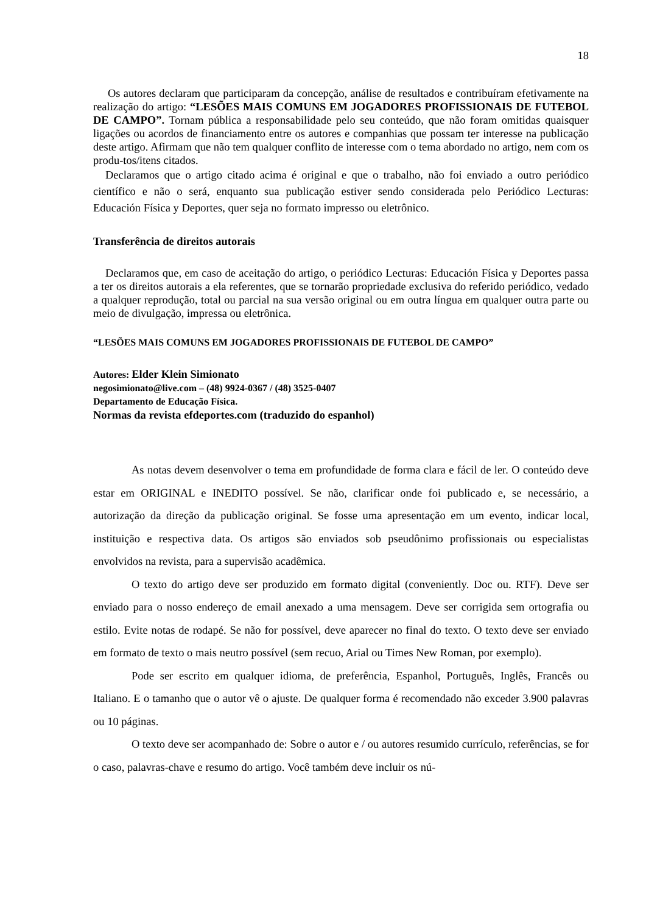18
Os autores declaram que participaram da concepção, análise de resultados e contribuíram efetivamente na realização do artigo: “LESÕES MAIS COMUNS EM JOGADORES PROFISSIONAIS DE FUTEBOL DE CAMPO”. Tornam pública a responsabilidade pelo seu conteúdo, que não foram omitidas quaisquer ligações ou acordos de financiamento entre os autores e companhias que possam ter interesse na publicação deste artigo. Afirmam que não tem qualquer conflito de interesse com o tema abordado no artigo, nem com os produ-tos/itens citados.
Declaramos que o artigo citado acima é original e que o trabalho, não foi enviado a outro periódico científico e não o será, enquanto sua publicação estiver sendo considerada pelo Periódico Lecturas: Educación Física y Deportes, quer seja no formato impresso ou eletrônico.
Transferência de direitos autorais
Declaramos que, em caso de aceitação do artigo, o periódico Lecturas: Educación Física y Deportes passa a ter os direitos autorais a ela referentes, que se tornarão propriedade exclusiva do referido periódico, vedado a qualquer reprodução, total ou parcial na sua versão original ou em outra língua em qualquer outra parte ou meio de divulgação, impressa ou eletrônica.
“LESÕES MAIS COMUNS EM JOGADORES PROFISSIONAIS DE FUTEBOL DE CAMPO”
Autores: Elder Klein Simionato
negosimionato@live.com – (48) 9924-0367 / (48) 3525-0407
Departamento de Educação Física.
Normas da revista efdeportes.com (traduzido do espanhol)
As notas devem desenvolver o tema em profundidade de forma clara e fácil de ler. O conteúdo deve estar em ORIGINAL e INEDITO possível. Se não, clarificar onde foi publicado e, se necessário, a autorização da direção da publicação original. Se fosse uma apresentação em um evento, indicar local, instituição e respectiva data. Os artigos são enviados sob pseudônimo profissionais ou especialistas envolvidos na revista, para a supervisão acadêmica.
O texto do artigo deve ser produzido em formato digital (conveniently. Doc ou. RTF). Deve ser enviado para o nosso endereço de email anexado a uma mensagem. Deve ser corrigida sem ortografia ou estilo. Evite notas de rodapé. Se não for possível, deve aparecer no final do texto. O texto deve ser enviado em formato de texto o mais neutro possível (sem recuo, Arial ou Times New Roman, por exemplo).
Pode ser escrito em qualquer idioma, de preferência, Espanhol, Português, Inglês, Francês ou Italiano. E o tamanho que o autor vê o ajuste. De qualquer forma é recomendado não exceder 3.900 palavras ou 10 páginas.
O texto deve ser acompanhado de: Sobre o autor e / ou autores resumido currículo, referências, se for o caso, palavras-chave e resumo do artigo. Você também deve incluir os nú-